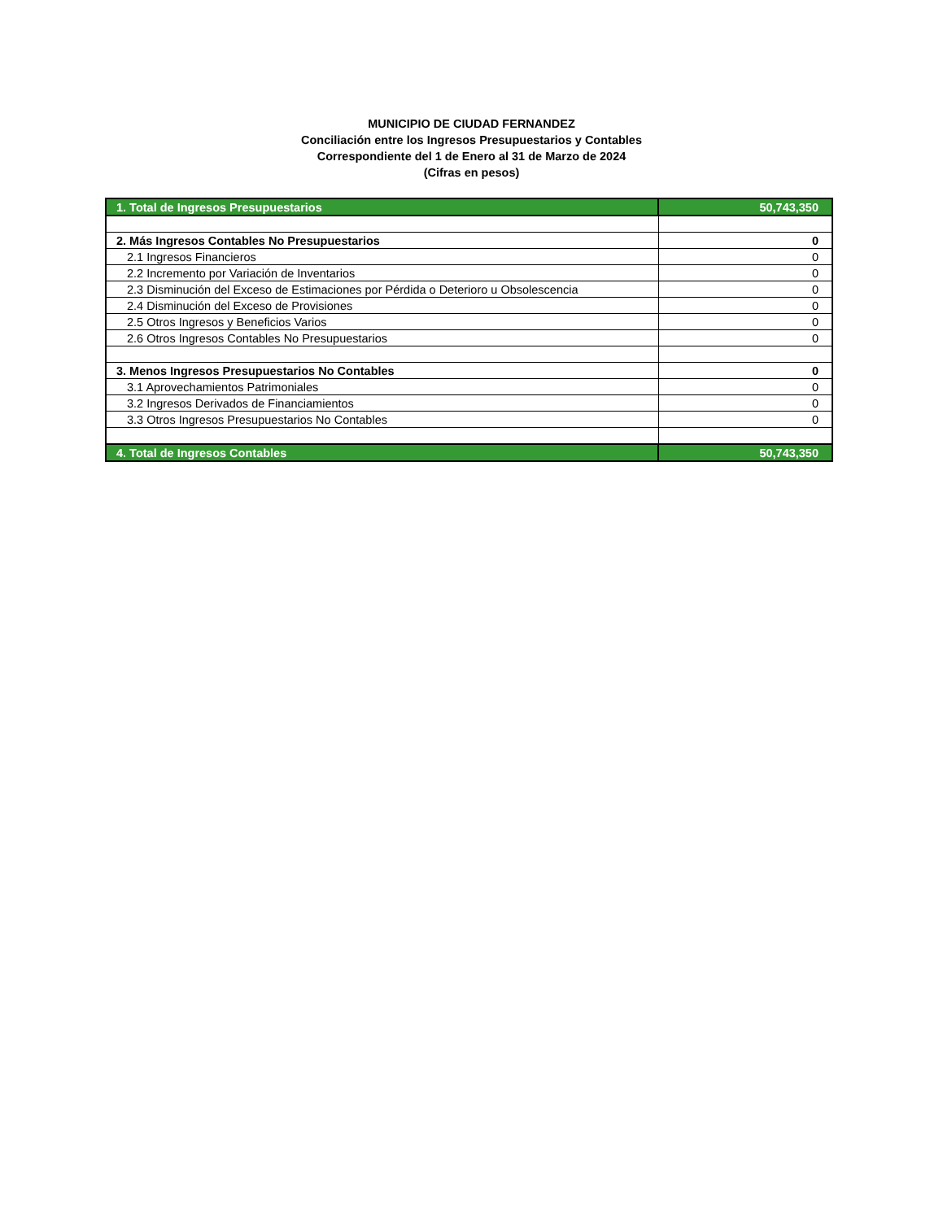MUNICIPIO DE CIUDAD FERNANDEZ
Conciliación entre los Ingresos Presupuestarios y Contables
Correspondiente del 1 de Enero al 31 de Marzo de 2024
(Cifras en pesos)
| 1. Total de Ingresos Presupuestarios | 50,743,350 |
| 2. Más Ingresos Contables No Presupuestarios | 0 |
| 2.1 Ingresos Financieros | 0 |
| 2.2 Incremento por Variación de Inventarios | 0 |
| 2.3 Disminución del Exceso de Estimaciones por Pérdida o Deterioro u Obsolescencia | 0 |
| 2.4 Disminución del Exceso de Provisiones | 0 |
| 2.5 Otros Ingresos y Beneficios Varios | 0 |
| 2.6 Otros Ingresos Contables No Presupuestarios | 0 |
| 3. Menos Ingresos Presupuestarios No Contables | 0 |
| 3.1 Aprovechamientos Patrimoniales | 0 |
| 3.2 Ingresos Derivados de Financiamientos | 0 |
| 3.3 Otros Ingresos Presupuestarios No Contables | 0 |
| 4. Total de Ingresos Contables | 50,743,350 |